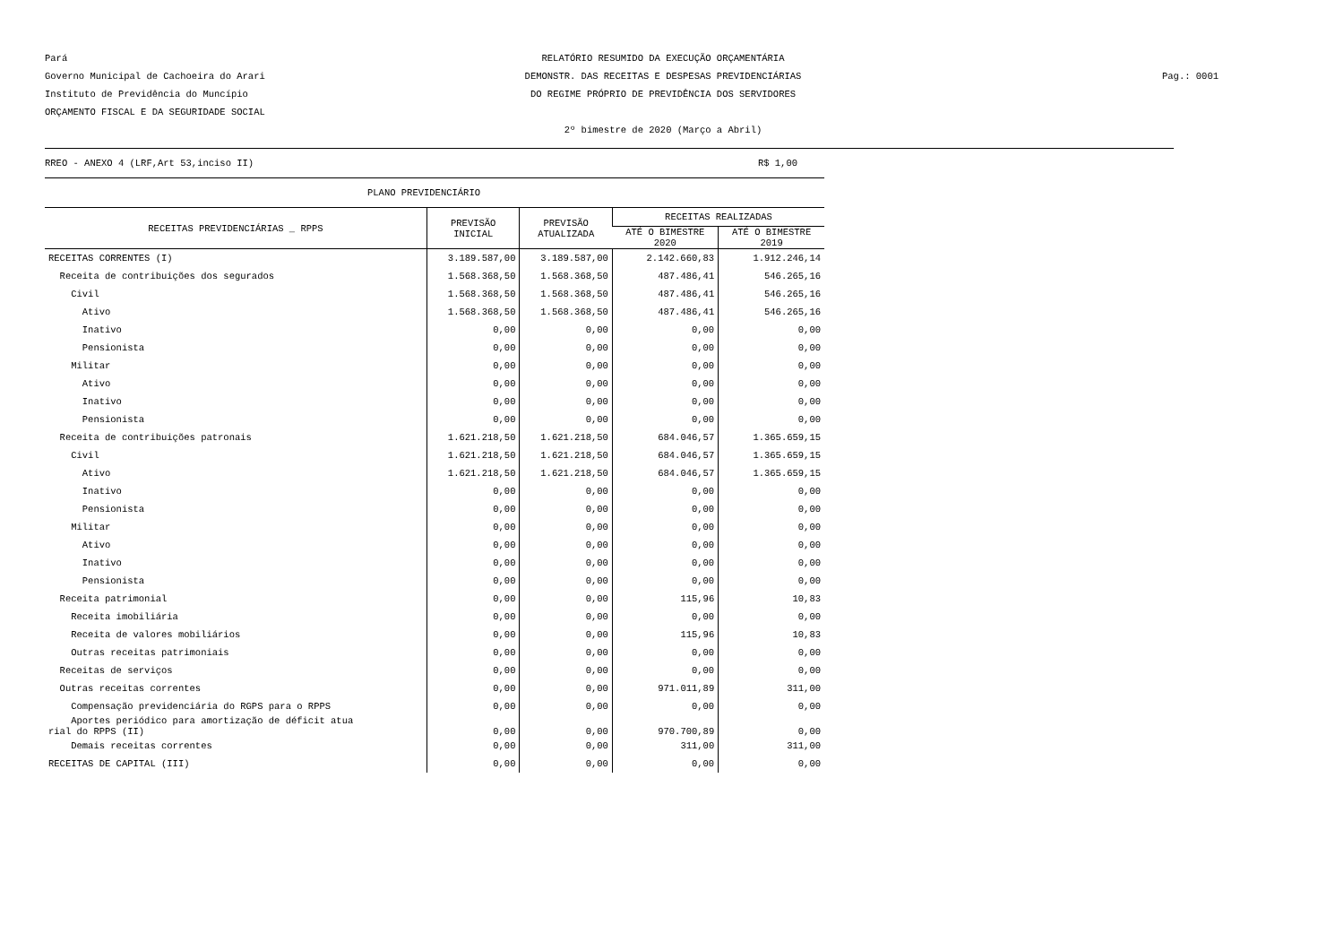Pará
Governo Municipal de Cachoeira do Arari
Instituto de Previdência do Muncípio
ORÇAMENTO FISCAL E DA SEGURIDADE SOCIAL
RELATÓRIO RESUMIDO DA EXECUÇÃO ORÇAMENTÁRIA
DEMONSTR. DAS RECEITAS E DESPESAS PREVIDENCIÁRIAS
DO REGIME PRÓPRIO DE PREVIDÊNCIA DOS SERVIDORES
2º bimestre de 2020 (Março a Abril)
Pag.: 0001
RREO - ANEXO 4 (LRF,Art 53,inciso II) R$ 1,00
PLANO PREVIDENCIÁRIO
| RECEITAS PREVIDENCIÁRIAS _ RPPS | PREVISÃO INICIAL | PREVISÃO ATUALIZADA | RECEITAS REALIZADAS | |
| --- | --- | --- | --- | --- |
| | | | ATÉ O BIMESTRE 2020 | ATÉ O BIMESTRE 2019 |
| RECEITAS CORRENTES (I) | 3.189.587,00 | 3.189.587,00 | 2.142.660,83 | 1.912.246,14 |
| Receita de contribuições dos segurados | 1.568.368,50 | 1.568.368,50 | 487.486,41 | 546.265,16 |
| Civil | 1.568.368,50 | 1.568.368,50 | 487.486,41 | 546.265,16 |
| Ativo | 1.568.368,50 | 1.568.368,50 | 487.486,41 | 546.265,16 |
| Inativo | 0,00 | 0,00 | 0,00 | 0,00 |
| Pensionista | 0,00 | 0,00 | 0,00 | 0,00 |
| Militar | 0,00 | 0,00 | 0,00 | 0,00 |
| Ativo | 0,00 | 0,00 | 0,00 | 0,00 |
| Inativo | 0,00 | 0,00 | 0,00 | 0,00 |
| Pensionista | 0,00 | 0,00 | 0,00 | 0,00 |
| Receita de contribuições patronais | 1.621.218,50 | 1.621.218,50 | 684.046,57 | 1.365.659,15 |
| Civil | 1.621.218,50 | 1.621.218,50 | 684.046,57 | 1.365.659,15 |
| Ativo | 1.621.218,50 | 1.621.218,50 | 684.046,57 | 1.365.659,15 |
| Inativo | 0,00 | 0,00 | 0,00 | 0,00 |
| Pensionista | 0,00 | 0,00 | 0,00 | 0,00 |
| Militar | 0,00 | 0,00 | 0,00 | 0,00 |
| Ativo | 0,00 | 0,00 | 0,00 | 0,00 |
| Inativo | 0,00 | 0,00 | 0,00 | 0,00 |
| Pensionista | 0,00 | 0,00 | 0,00 | 0,00 |
| Receita patrimonial | 0,00 | 0,00 | 115,96 | 10,83 |
| Receita imobiliária | 0,00 | 0,00 | 0,00 | 0,00 |
| Receita de valores mobiliários | 0,00 | 0,00 | 115,96 | 10,83 |
| Outras receitas patrimoniais | 0,00 | 0,00 | 0,00 | 0,00 |
| Receitas de serviços | 0,00 | 0,00 | 0,00 | 0,00 |
| Outras receitas correntes | 0,00 | 0,00 | 971.011,89 | 311,00 |
| Compensação previdenciária do RGPS para o RPPS | 0,00 | 0,00 | 0,00 | 0,00 |
| Aportes periódico para amortização de déficit atua rial do RPPS (II) | 0,00 | 0,00 | 970.700,89 | 0,00 |
| Demais receitas correntes | 0,00 | 0,00 | 311,00 | 311,00 |
| RECEITAS DE CAPITAL (III) | 0,00 | 0,00 | 0,00 | 0,00 |